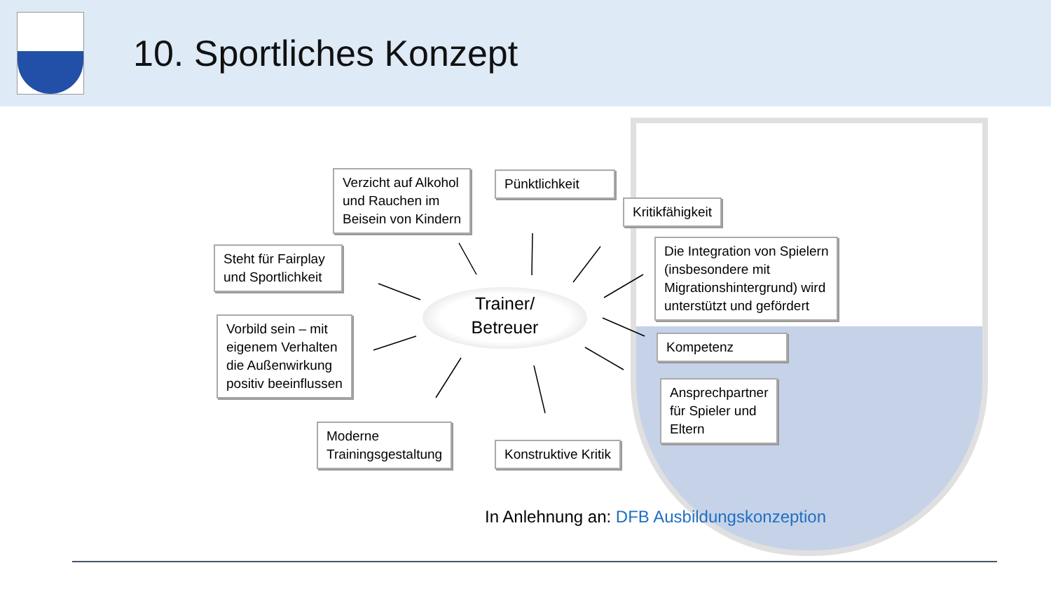10. Sportliches Konzept
Verzicht auf Alkohol
und Rauchen im
Beisein von Kindern
Pünktlichkeit
Kritikfähigkeit
Steht für Fairplay
und Sportlichkeit
Die Integration von Spielern
(insbesondere mit
Migrationshintergrund) wird
unterstützt und gefördert
Trainer/
Betreuer
Vorbild sein – mit
eigenem Verhalten
die Außenwirkung
positiv beeinflussen
Kompetenz
Ansprechpartner
für Spieler und
Eltern
Moderne
Trainingsgestaltung
Konstruktive Kritik
In Anlehnung an: DFB Ausbildungskonzeption